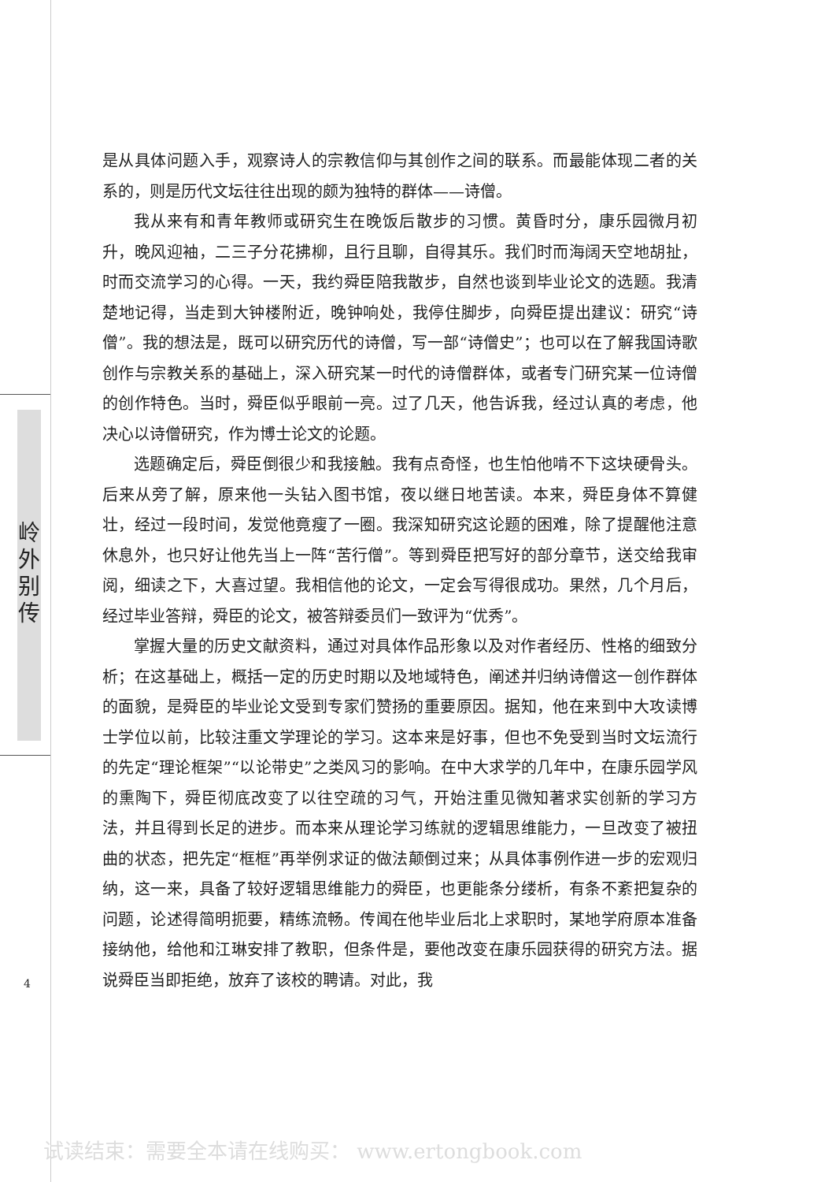岭
外
别
传
是从具体问题入手，观察诗人的宗教信仰与其创作之间的联系。而最能体现二者的关系的，则是历代文坛往往出现的颇为独特的群体——诗僧。
我从来有和青年教师或研究生在晚饭后散步的习惯。黄昏时分，康乐园微月初升，晚风迎袖，二三子分花拂柳，且行且聊，自得其乐。我们时而海阔天空地胡扯，时而交流学习的心得。一天，我约舜臣陪我散步，自然也谈到毕业论文的选题。我清楚地记得，当走到大钟楼附近，晚钟响处，我停住脚步，向舜臣提出建议：研究“诗僧”。我的想法是，既可以研究历代的诗僧，写一部“诗僧史”；也可以在了解我国诗歌创作与宗教关系的基础上，深入研究某一时代的诗僧群体，或者专门研究某一位诗僧的创作特色。当时，舜臣似乎眼前一亮。过了几天，他告诉我，经过认真的考虑，他决心以诗僧研究，作为博士论文的论题。
选题确定后，舜臣倒很少和我接触。我有点奇怪，也生怕他啃不下这块硬骨头。后来从旁了解，原来他一头钻入图书馆，夜以继日地苦读。本来，舜臣身体不算健壮，经过一段时间，发觉他竟瘦了一圈。我深知研究这论题的困难，除了提醒他注意休息外，也只好让他先当上一阵“苦行僧”。等到舜臣把写好的部分章节，送交给我审阅，细读之下，大喜过望。我相信他的论文，一定会写得很成功。果然，几个月后，经过毕业答辩，舜臣的论文，被答辩委员们一致评为“优秀”。
掌握大量的历史文献资料，通过对具体作品形象以及对作者经历、性格的细致分析；在这基础上，概括一定的历史时期以及地域特色，阐述并归纳诗僧这一创作群体的面貌，是舜臣的毕业论文受到专家们赞扬的重要原因。据知，他在来到中大攻读博士学位以前，比较注重文学理论的学习。这本来是好事，但也不免受到当时文坛流行的先定“理论框架”“以论带史”之类风习的影响。在中大求学的几年中，在康乐园学风的熏陶下，舜臣彻底改变了以往空疏的习气，开始注重见微知著求实创新的学习方法，并且得到长足的进步。而本来从理论学习练就的逻辑思维能力，一旦改变了被扭曲的状态，把先定“框框”再举例求证的做法颠倒过来；从具体事例作进一步的宏观归纳，这一来，具备了较好逻辑思维能力的舜臣，也更能条分缕析，有条不紊把复杂的问题，论述得简明扼要，精练流畅。传闻在他毕业后北上求职时，某地学府原本准备接纳他，给他和江琳安排了教职，但条件是，要他改变在康乐园获得的研究方法。据说舜臣当即拒绝，放弃了该校的聘请。对此，我
4
试读结束：需要全本请在线购买： www.ertongbook.com